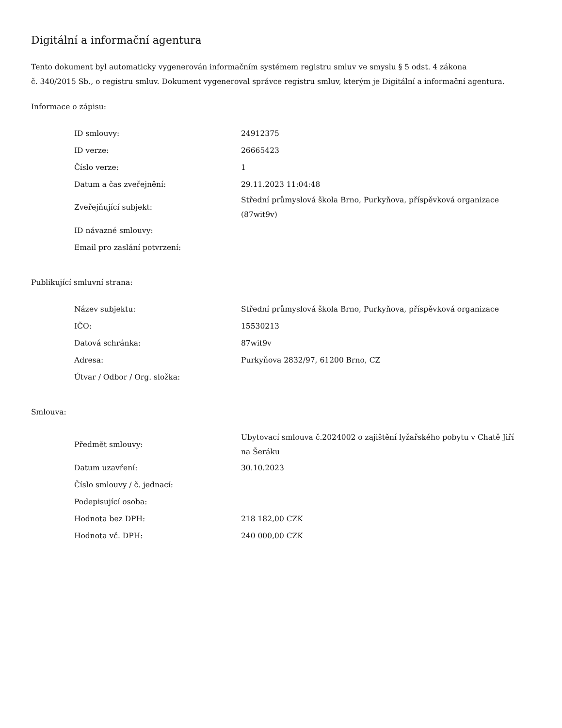Digitální a informační agentura
Tento dokument byl automaticky vygenerován informačním systémem registru smluv ve smyslu § 5 odst. 4 zákona
č. 340/2015 Sb., o registru smluv. Dokument vygeneroval správce registru smluv, kterým je Digitální a informační agentura.
Informace o zápisu:
| ID smlouvy: | 24912375 |
| ID verze: | 26665423 |
| Číslo verze: | 1 |
| Datum a čas zveřejnění: | 29.11.2023 11:04:48 |
| Zveřejňující subjekt: | Střední průmyslová škola Brno, Purkyňova, příspěvková organizace (87wit9v) |
| ID návazné smlouvy: | |
| Email pro zaslání potvrzení: | |
Publikující smluvní strana:
| Název subjektu: | Střední průmyslová škola Brno, Purkyňova, příspěvková organizace |
| IČO: | 15530213 |
| Datová schránka: | 87wit9v |
| Adresa: | Purkyňova 2832/97, 61200 Brno, CZ |
| Útvar / Odbor / Org. složka: | |
Smlouva:
| Předmět smlouvy: | Ubytovací smlouva č.2024002 o zajištění lyžařského pobytu v Chatě Jiří na Šeráku |
| Datum uzavření: | 30.10.2023 |
| Číslo smlouvy / č. jednací: | |
| Podepisující osoba: | |
| Hodnota bez DPH: | 218 182,00 CZK |
| Hodnota vč. DPH: | 240 000,00 CZK |